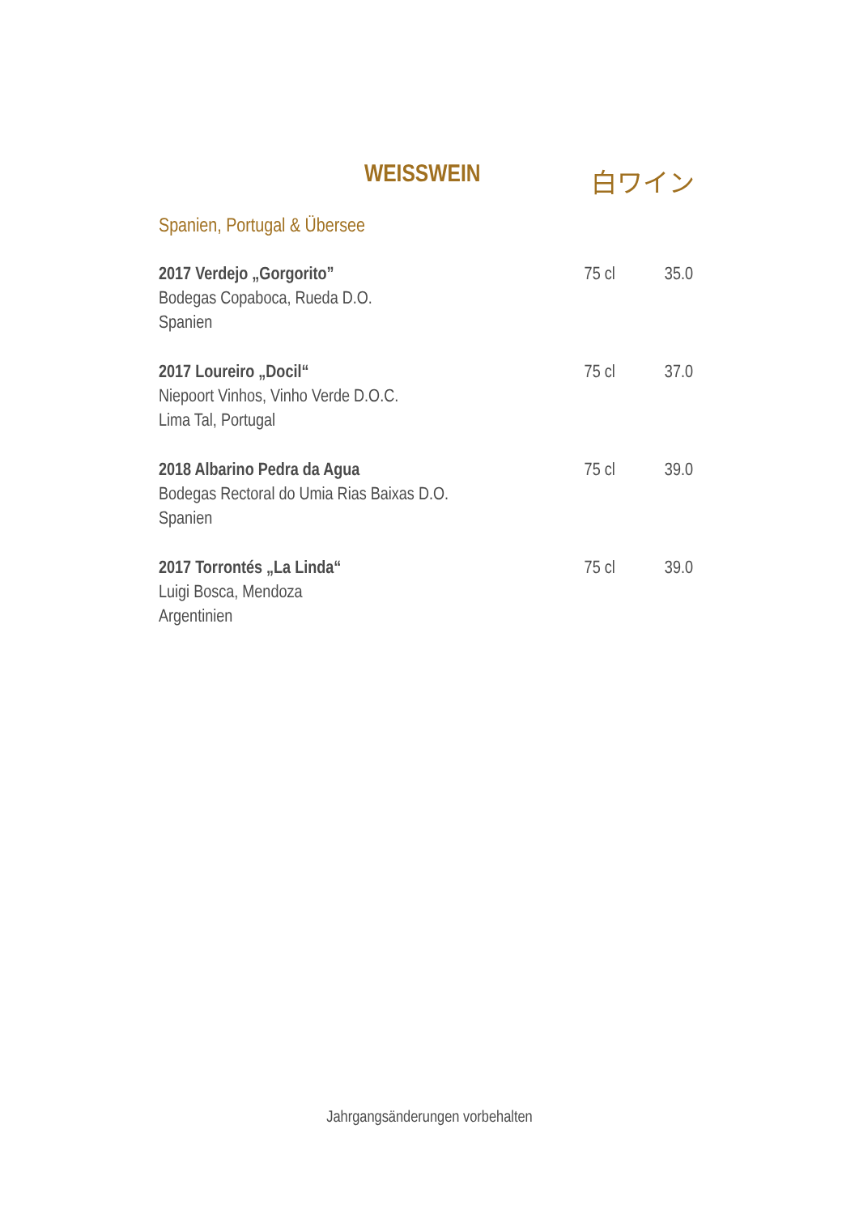WEISSWEIN 白ワイン
Spanien, Portugal & Übersee
2017 Verdejo „Gorgorito”
Bodegas Copaboca, Rueda D.O.
Spanien
75 cl 35.0
2017 Loureiro „Docil“
Niepoort Vinhos, Vinho Verde D.O.C.
Lima Tal, Portugal
75 cl 37.0
2018 Albarino Pedra da Agua
Bodegas Rectoral do Umia Rias Baixas D.O.
Spanien
75 cl 39.0
2017 Torrontés „La Linda“
Luigi Bosca, Mendoza
Argentinien
75 cl 39.0
Jahrgangsänderungen vorbehalten